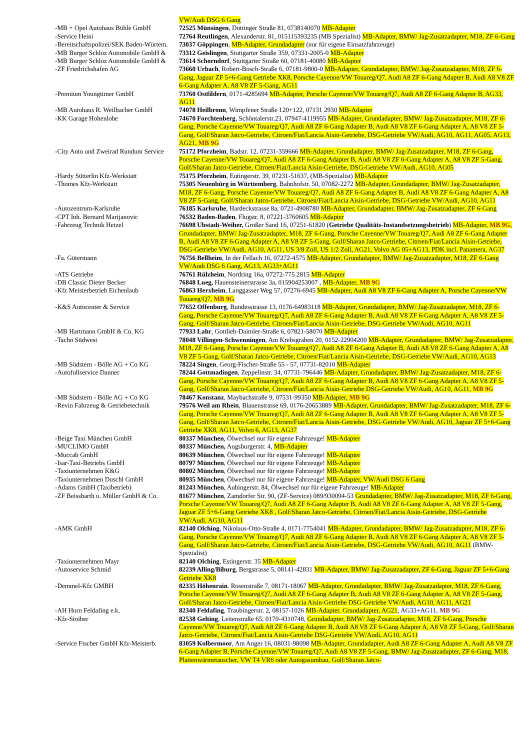| | VW/Audi DSG 6 Gang |
| -MB + Opel Autohaus Bühle GmbH | 72525 Münsingen , Dottinger Straße 81, 0738140070 MB-Adapter |
| -Service Heini | 72764 Reutlingen , Alexanderstr. 81, 015115393235 (MB Spezialist) MB-Adapter, BMW/ Jag-Zusatzadapter, M18, ZF 6-Gang |
| -Bereitschaftspolizei/SEK Baden-Würtem. | 73037 Göppingen , MB-Adapter, Grundadapter (nur für eigene Einsatzfahrzeuge) |
| -MB Burger Schloz Automobile GmbH & | 73312 Geislingen , Stuttgarter Straße 359, 07331-2005-0 MB-Adapter |
| -MB Burger Schloz Automobile GmbH & | 73614 Schorndorf , Stuttgarter Straße 60, 07181-40080 MB-Adapter |
| -ZF Friedrichshafen AG | 73660 Urbach , Robert-Bosch-Straße 6, 07181-9800-0 MB-Adapter, Grundadapter, BMW/ Jag-Zusatzadapter, M18, ZF 6-Gang, Jaguar ZF 5+6-Gang Getriebe XK8, Porsche Cayenne/VW Touareg/Q7, Audi A8 ZF 6-Gang Adapter B, Audi A8 V8 ZF 6-Gang Adapter A, A8 V8 ZF 5-Gang, AG11 |
| -Premium Youngtimer GmbH | 73760 Ostfildern , 0171-4285694 MB-Adapter, Porsche Cayenne/VW Touareg/Q7, Audi A8 ZF 6-Gang Adapter B, AG33, AG11 |
| -MB Autohaus R. Weilbacher GmbH | 74078 Heilbronn , Wimpfener Straße 120+122, 07131 2930 MB-Adapter |
| -KK Garage Hohenlohe | 74670 Forchtenberg , Schöntalerstr.23, 07947-4119955 MB-Adapter, Grundadapter, BMW/ Jag-Zusatzadapter, M18, ZF 6-Gang, Porsche Cayenne/VW Touareg/Q7, Audi A8 ZF 6-Gang Adapter B, Audi A8 V8 ZF 6-Gang Adapter A, A8 V8 ZF 5-Gang, Golf/Sharan Jatco-Getriebe, Citroen/Fiat/Lancia Aisin-Getriebe, DSG-Getriebe VW/Audi, AG10, AG11, AG05, AG13, AG21, MB 9G |
| -City Auto und Zweirad Rundum Service | 75172 Pforzheim , Badstr. 12, 07231-359666 MB-Adapter, Grundadapter, BMW/ Jag-Zusatzadapter, M18, ZF 6-Gang, Porsche Cayenne/VW Touareg/Q7, Audi A8 ZF 6-Gang Adapter B, Audi A8 V8 ZF 6-Gang Adapter A, A8 V8 ZF 5-Gang, Golf/Sharan Jatco-Getriebe, Citroen/Fiat/Lancia Aisin-Getriebe, DSG-Getriebe VW/Audi, AG10, AG05 |
| -Hardy Sütterlin Kfz-Werkstatt | 75175 Pforzheim , Eutingerstr. 39, 07231-51637, (MB-Spezialist) MB-Adapter |
| -Thomes Kfz-Werkstatt | 75305 Neuenbürg in Württemberg , Bahnhofstr. 50, 07082-2272 MB-Adapter, Grundadapter, BMW/ Jag-Zusatzadapter, M18, ZF 6-Gang, Porsche Cayenne/VW Touareg/Q7, Audi A8 ZF 6-Gang Adapter B, Audi A8 V8 ZF 6-Gang Adapter A, A8 V8 ZF 5-Gang, Golf/Sharan Jatco-Getriebe, Citroen/Fiat/Lancia Aisin-Getriebe, DSG-Getriebe VW/Audi, AG10, AG11 |
| -Autozentrum-Karlsruhe | 76185 Karlsruhe , Hardeckstrasse 8a, 0721-4908780 MB-Adapter, Grundadapter, BMW/ Jag-Zusatzadapter, ZF 6-Gang |
| -CPT Inh. Bernard Marijanovic | 76532 Baden-Baden , Flugstr. 8, 07221-3760605 MB-Adapter |
| -Fahrzeug Technik Hetzel | 76698 Ubstadt-Weiher, Großer Sand 16, 07251-61820 ( Getriebe Qualitäts-Instandsetzungsbetrieb ) MB-Adapter, MB 9G, Grundadapter, BMW/ Jag-Zusatzadapter, M18, ZF 6-Gang, Porsche Cayenne/VW Touareg/Q7, Audi A8 ZF 6-Gang Adapter B, Audi A8 V8 ZF 6-Gang Adapter A, A8 V8 ZF 5-Gang, Golf/Sharan Jatco-Getriebe, Citroen/Fiat/Lancia Aisin-Getriebe, DSG-Getriebe VW/Audi, AG10, AG11, US 3/8 Zoll, US 1/2 Zoll, AG21, Volvo AG 05+AG13, PDK incl. Panamera, AG37 |
| -Fa. Gütermann | 76756 Bellheim , In der Fellach 16, 07272-4575 MB-Adapter, Grundadapter, BMW/ Jag-Zusatzadapter, M18, ZF 6-Gang VW/Audi DSG 6 Gang, AG13, AG33+AG11 |
| -ATS Getriebe | 76761 Rülzheim , Nordring 16a, 07272-775 2815 MB-Adapter |
| -DB Classic Dieter Becker | 76848 Lueg, Hauensteinerstrasse 3a, 015904253007 , MB-Adapter, MB 9G |
| -Kfz Meisterbetrieb Eichenlaub | 76863 Herxheim , Langgasser Weg 57, 07276-6945 MB-Adapter, Audi A8 V8 ZF 6-Gang Adapter A, Porsche Cayenne/VW Touareg/Q7, MB 9G |
| -K&S Autocenter & Service | 77652 Offenburg , Bundesstrasse 13, 0176-64983118 MB-Adapter, Grundadapter, BMW/ Jag-Zusatzadapter, M18, ZF 6-Gang, Porsche Cayenne/VW Touareg/Q7, Audi A8 ZF 6-Gang Adapter B, Audi A8 V8 ZF 6-Gang Adapter A, A8 V8 ZF 5-Gang, Golf/Sharan Jatco-Getriebe, Citroen/Fiat/Lancia Aisin-Getriebe, DSG-Getriebe VW/Audi, AG10, AG11 |
| -MB Hartmann GmbH & Co. KG | 77933 Lahr , Gottlieb-Daimler-Straße 6, 07821-58070 MB-Adapter |
| -Tacho Südwest | 78048 Villingen-Schwenningen , Am Krebsgraben 20, 0152-22904200 MB-Adapter, Grundadapter, BMW/ Jag-Zusatzadapter, M18, ZF 6-Gang, Porsche Cayenne/VW Touareg/Q7, Audi A8 ZF 6-Gang Adapter B, Audi A8 V8 ZF 6-Gang Adapter A, A8 V8 ZF 5-Gang, Golf/Sharan Jatco-Getriebe, Citroen/Fiat/Lancia Aisin-Getriebe, DSG-Getriebe VW/Audi, AG10, AG13 |
| -MB Südstern - Bölle AG + Co KG | 78224 Singen , Georg-Fischer-Straße 55 - 57, 07731-82010 MB-Adapter |
| -Autofullservice Danner | 78244 Gottmadingen , Zeppelinstr. 34, 07731-796446 MB-Adapter, Grundadapter, BMW/ Jag-Zusatzadapter, M18, ZF 6-Gang, Porsche Cayenne/VW Touareg/Q7, Audi A8 ZF 6-Gang Adapter B, Audi A8 V8 ZF 6-Gang Adapter A, A8 V8 ZF 5-Gang, Golf/Sharan Jatco-Getriebe, Citroen/Fiat/Lancia Aisin-Getriebe DSG-Getriebe VW/Audi, AG10, AG11, MB 9G |
| -MB Südstern - Bölle AG + Co KG | 78467 Konstanz , Maybachstraße 9, 07531-99350 MB-Adapter, MB 9G |
| -Revin Fahrzeug & Getriebetechnik | 79576 Weil am Rhein , Blauenstrasse 69, 0176-20653889 MB-Adapter, Grundadapter, BMW/ Jag-Zusatzadapter, M18, ZF 6-Gang, Porsche Cayenne/VW Touareg/Q7, Audi A8 ZF 6-Gang Adapter B, Audi A8 V8 ZF 6-Gang Adapter A, A8 V8 ZF 5-Gang, Golf/Sharan Jatco-Getriebe, Citroen/Fiat/Lancia Aisin-Getriebe, DSG-Getriebe VW/Audi, AG10, Jaguar ZF 5+6-Gang Getriebe XK8, AG11, Volvo 6, AG13, AG37 |
| -Beige Taxi München GmbH | 80337 München , Ölwechsel nur für eigene Fahrzeuge! MB-Adapter |
| -MUCLIMO GmbH | 80337 München, Augsburgerstr. 4, MB-Adapter |
| -Muccab GmbH | 80639 München , Ölwechsel nur für eigene Fahrzeuge! MB-Adapter |
| -Isar-Taxi-Betriebs GmbH | 80797 München , Ölwechsel nur für eigene Fahrzeuge! MB-Adapter |
| -Taxiunternehmen K&G | 80802 München , Ölwechsel nur für eigene Fahrzeuge! MB-Adapter |
| -Taxiunternehmen Duschl GmbH | 80935 München , Ölwechsel nur für eigene Fahrzeuge! MB-Adapter, VW/Audi DSG 6 Gang |
| -Adams GmbH (Taxibetrieb) | 81243 München , Aubingerstr. 84, Ölwechsel nur für eigene Fahrzeuge! MB-Adapter |
| -ZF Beissbarth u. Müller GmbH & Co. | 81677 München , Zamdorfer Str. 90, (ZF-Service) 089/930094-53 Grundadapter, BMW/ Jag-Zusatzadapter, M18, ZF 6-Gang, Porsche Cayenne/VW Touareg/Q7, Audi A8 ZF 6-Gang Adapter B, Audi A8 V8 ZF 6-Gang Adapter A, A8 V8 ZF 5-Gang, Jaguar ZF 5+6-Gang Getriebe XK8 , Golf/Sharan Jatco-Getriebe, Citroen/Fiat/Lancia Aisin-Getriebe, DSG-Getriebe VW/Audi, AG10, AG11 |
| -AMK GmbH | 82140 Olching , Nikolaus-Otto-Straße 4, 0171-7754041 MB-Adapter, Grundadapter, BMW/ Jag-Zusatzadapter, M18, ZF 6-Gang, Porsche Cayenne/VW Touareg/Q7, Audi A8 ZF 6-Gang Adapter B, Audi A8 V8 ZF 6-Gang Adapter A, A8 V8 ZF 5-Gang, Golf/Sharan Jatco-Getriebe, Citroen/Fiat/Lancia Aisin-Getriebe, DSG-Getriebe VW/Audi, AG10, AG11 (BMW-Spezialist) |
| -Taxiunternehmen Mayr | 82140 Olching , Estingerstr. 35 MB-Adapter |
| -Autoservice Schmid | 82239 Alling/Biburg , Bergstrasse 5, 08141-42831 MB-Adapter, BMW/ Jag-Zusatzadapter, ZF 6-Gang, Jaguar ZF 5+6-Gang Getriebe XK8 |
| -Demmel-Kfz GMBH | 82335 Höhenrain . Rosenstraße 7, 08171-18067 MB-Adapter, Grundadapter, BMW/ Jag-Zusatzadapter, M18, ZF 6-Gang, Porsche Cayenne/VW Touareg/Q7, Audi A8 ZF 6-Gang Adapter B, Audi A8 V8 ZF 6-Gang Adapter A, A8 V8 ZF 5-Gang, Golf/Sharan Jatco-Getriebe, Citroen/Fiat/Lancia Aisin-Getriebe DSG-Getriebe VW/Audi, AG10, AG11, AG21 |
| -AH Horn Feldafing e.k. | 82340 Feldafing , Traubingerstr. 2, 08157-1026 MB-Adapter, Grundadapter, AG21 , AG33+AG11, MB 9G |
| -Kfz-Stoiber | 82538 Gelting , Leitenstraße 65, 0170-4310748, Grundadapter, BMW/ Jag-Zusatzadapter, M18, ZF 6-Gang, Porsche Cayenne/VW Touareg/Q7, Audi A8 ZF 6-Gang Adapter B, Audi A8 V8 ZF 6-Gang Adapter A, A8 V8 ZF 5-Gang, Golf/Sharan Jatco-Getriebe, Citroen/Fiat/Lancia Aisin-Getriebe DSG-Getriebe VW/Audi, AG10, AG11 |
| -Service Fischer GmbH Kfz-Meisterb. | 83059 Kolbermoor , Am Anger 16, 08031-98098 MB-Adapter, Grundadapter, Audi A8 ZF 6-Gang Adapter A, Audi A8 V8 ZF 6-Gang Adapter B, Porsche Cayenne/VW Touareg/Q7, Audi A8 V8 ZF 5-Gang, BMW/ Jag-Zusatzadapter, ZF 6-Gang, M18, Plattenwärmetauscher, VW T4 VR6 oder Autogasumbau, Golf/Sharan Jatco- |